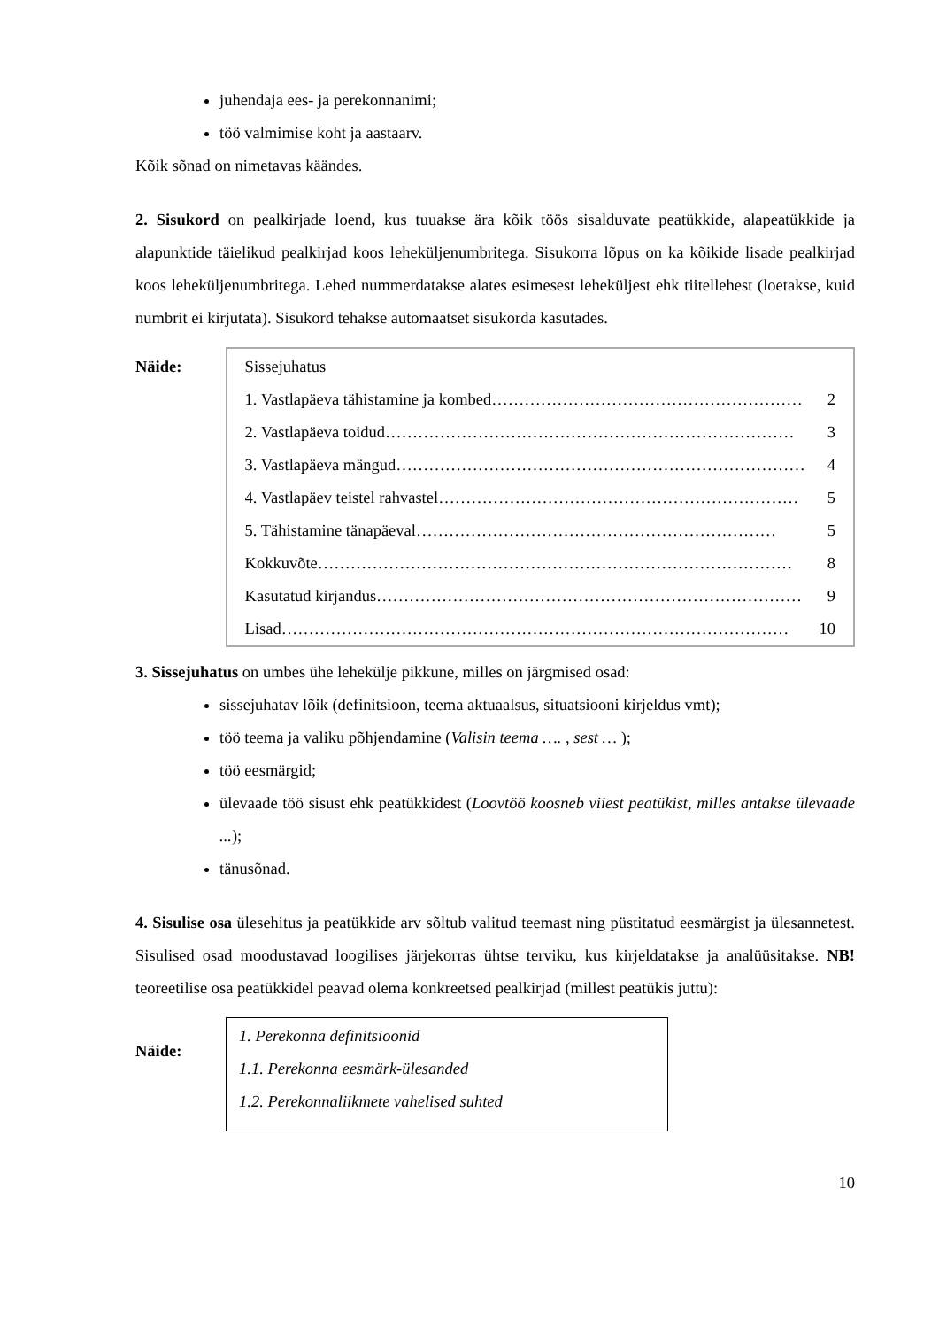juhendaja ees- ja perekonnanimi;
töö valmimise koht ja aastaarv.
Kõik sõnad on nimetavas käändes.
2. Sisukord on pealkirjade loend, kus tuuakse ära kõik töös sisalduvate peatükkide, alapeatükkide ja alapunktide täielikud pealkirjad koos leheküljenumbritega. Sisukorra lõpus on ka kõikide lisade pealkirjad koos leheküljenumbritega. Lehed nummerdatakse alates esimesest leheküljest ehk tiitellehest (loetakse, kuid numbrit ei kirjutata). Sisukord tehakse automaatset sisukorda kasutades.
Näide:
Sissejuhatus
1. Vastlapäeva tähistamine ja kombed ………………………………………………… 2
2. Vastlapäeva toidud ………………………………………………………………… 3
3. Vastlapäeva mängud ………………………………………………………………… 4
4. Vastlapäev teistel rahvastel ………………………………………………………… 5
5. Tähistamine tänapäeval ………………………………………………………… 5
Kokkuvõte …………………………………………………………………………… 8
Kasutatud kirjandus …………………………………………………………………… 9
Lisad ………………………………………………………………………………… 10
3. Sissejuhatus on umbes ühe lehekülje pikkune, milles on järgmised osad:
sissejuhatav lõik (definitsioon, teema aktuaalsus, situatsiooni kirjeldus vmt);
töö teema ja valiku põhjendamine (Valisin teema …. , sest … );
töö eesmärgid;
ülevaade töö sisust ehk peatükkidest (Loovtöö koosneb viiest peatükist, milles antakse ülevaade ...);
tänusõnad.
4. Sisulise osa ülesehitus ja peatükkide arv sõltub valitud teemast ning püstitatud eesmärgist ja ülesannetest. Sisulised osad moodustavad loogilises järjekorras ühtse terviku, kus kirjeldatakse ja analüüsitakse. NB! teoreetilise osa peatükkidel peavad olema konkreetsed pealkirjad (millest peatükis juttu):
Näide:
1. Perekonna definitsioonid
1.1. Perekonna eesmärk-ülesanded
1.2. Perekonnaliikmete vahelised suhted
10